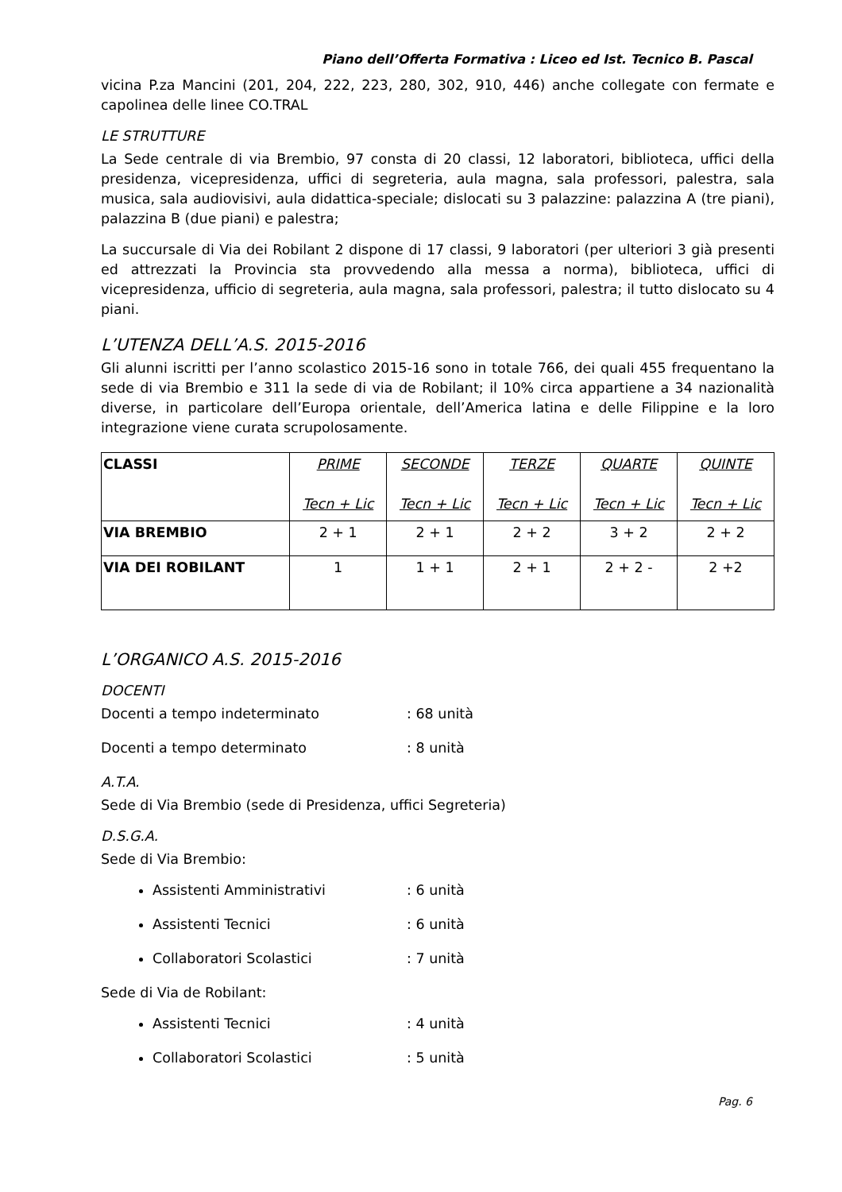Piano dell’Offerta Formativa : Liceo ed Ist. Tecnico B. Pascal
vicina P.za Mancini (201, 204, 222, 223, 280, 302, 910, 446) anche collegate con fermate e capolinea delle linee CO.TRAL
LE STRUTTURE
La Sede centrale di via Brembio, 97 consta di 20 classi, 12 laboratori, biblioteca, uffici della presidenza, vicepresidenza, uffici di segreteria, aula magna, sala professori, palestra, sala musica, sala audiovisivi, aula didattica-speciale; dislocati su 3 palazzine: palazzina A (tre piani), palazzina B (due piani) e palestra;
La succursale di Via dei Robilant 2 dispone di 17 classi, 9 laboratori (per ulteriori 3 già presenti ed attrezzati la Provincia sta provvedendo alla messa a norma), biblioteca, uffici di vicepresidenza, ufficio di segreteria, aula magna, sala professori, palestra; il tutto dislocato su 4 piani.
L’UTENZA DELL’A.S. 2015-2016
Gli alunni iscritti per l’anno scolastico 2015-16 sono in totale 766, dei quali 455 frequentano la sede di via Brembio e 311 la sede di via de Robilant; il 10% circa appartiene a 34 nazionalità diverse, in particolare dell’Europa orientale, dell’America latina e delle Filippine e la loro integrazione viene curata scrupolosamente.
| CLASSI | PRIME Tecn + Lic | SECONDE Tecn + Lic | TERZE Tecn + Lic | QUARTE Tecn + Lic | QUINTE Tecn + Lic |
| --- | --- | --- | --- | --- | --- |
| VIA BREMBIO | 2 + 1 | 2 + 1 | 2 + 2 | 3 + 2 | 2 + 2 |
| VIA DEI ROBILANT | 1 | 1 + 1 | 2 + 1 | 2 + 2 - | 2 +2 |
L’ORGANICO A.S. 2015-2016
DOCENTI
Docenti a tempo indeterminato: 68 unità
Docenti a tempo determinato: 8 unità
A.T.A.
Sede di Via Brembio (sede di Presidenza, uffici Segreteria)
D.S.G.A.
Sede di Via Brembio:
Assistenti Amministrativi: 6 unità
Assistenti Tecnici: 6 unità
Collaboratori Scolastici: 7 unità
Sede di Via de Robilant:
Assistenti Tecnici: 4 unità
Collaboratori Scolastici: 5 unità
Pag. 6